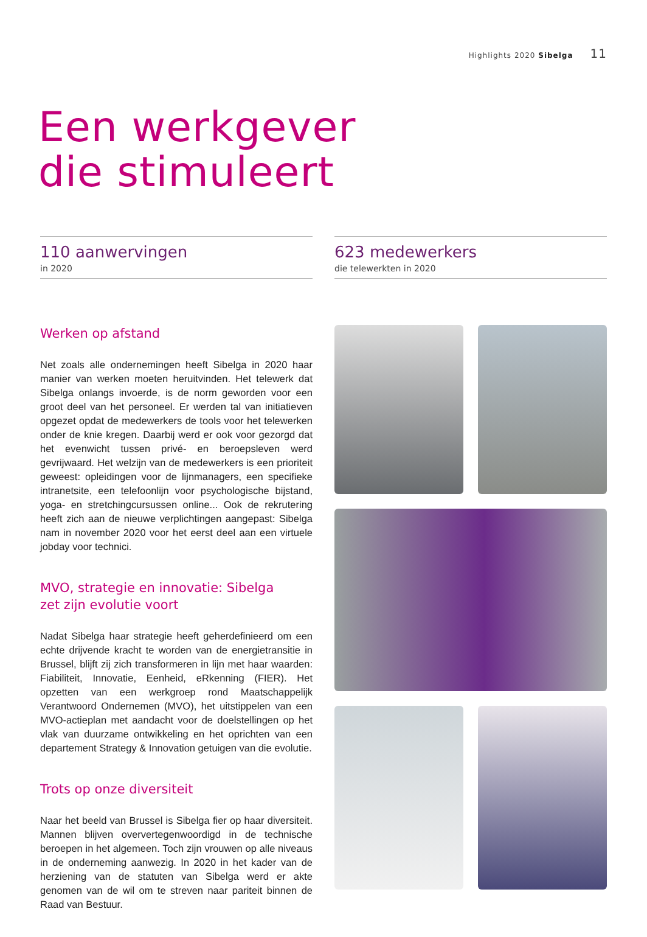Highlights 2020 Sibelga 11
Een werkgever
die stimuleert
110 aanwervingen
in 2020
623 medewerkers
die telewerkten in 2020
Werken op afstand
Net zoals alle ondernemingen heeft Sibelga in 2020 haar manier van werken moeten heruitvinden. Het telewerk dat Sibelga onlangs invoerde, is de norm geworden voor een groot deel van het personeel. Er werden tal van initiatieven opgezet opdat de medewerkers de tools voor het telewerken onder de knie kregen. Daarbij werd er ook voor gezorgd dat het evenwicht tussen privé- en beroepsleven werd gevrijwaard. Het welzijn van de medewerkers is een prioriteit geweest: opleidingen voor de lijnmanagers, een specifieke intranetsite, een telefoonlijn voor psychologische bijstand, yoga- en stretchingcursussen online... Ook de rekrutering heeft zich aan de nieuwe verplichtingen aangepast: Sibelga nam in november 2020 voor het eerst deel aan een virtuele jobday voor technici.
MVO, strategie en innovatie: Sibelga
zet zijn evolutie voort
Nadat Sibelga haar strategie heeft geherdefinieerd om een echte drijvende kracht te worden van de energietransitie in Brussel, blijft zij zich transformeren in lijn met haar waarden: Fiabiliteit, Innovatie, Eenheid, eRkenning (FIER). Het opzetten van een werkgroep rond Maatschappelijk Verantwoord Ondernemen (MVO), het uitstippelen van een MVO-actieplan met aandacht voor de doelstellingen op het vlak van duurzame ontwikkeling en het oprichten van een departement Strategy & Innovation getuigen van die evolutie.
Trots op onze diversiteit
Naar het beeld van Brussel is Sibelga fier op haar diversiteit. Mannen blijven oververtegenwoordigd in de technische beroepen in het algemeen. Toch zijn vrouwen op alle niveaus in de onderneming aanwezig. In 2020 in het kader van de herziening van de statuten van Sibelga werd er akte genomen van de wil om te streven naar pariteit binnen de Raad van Bestuur.